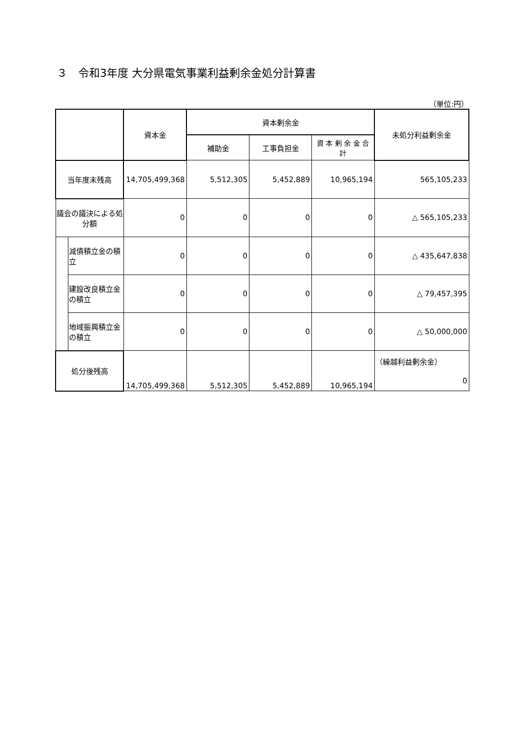３　令和3年度 大分県電気事業利益剰余金処分計算書
（単位:円）
| | | 資本金 | 資本剰余金 | | | 未処分利益剰余金 |
| --- | --- | --- | --- | --- | --- | --- |
| | | | 補助金 | 工事負担金 | 資 本 剰 余 金 合 計 | |
| 当年度末残高 | | 14,705,499,368 | 5,512,305 | 5,452,889 | 10,965,194 | 565,105,233 |
| 議会の議決による処分額 | | 0 | 0 | 0 | 0 | △ 565,105,233 |
| | 減債積立金の積立 | 0 | 0 | 0 | 0 | △ 435,647,838 |
| | 建設改良積立金の積立 | 0 | 0 | 0 | 0 | △ 79,457,395 |
| | 地域振興積立金の積立 | 0 | 0 | 0 | 0 | △ 50,000,000 |
| 処分後残高 | | 14,705,499,368 | 5,512,305 | 5,452,889 | 10,965,194 | （繰越利益剰余金） 0 |